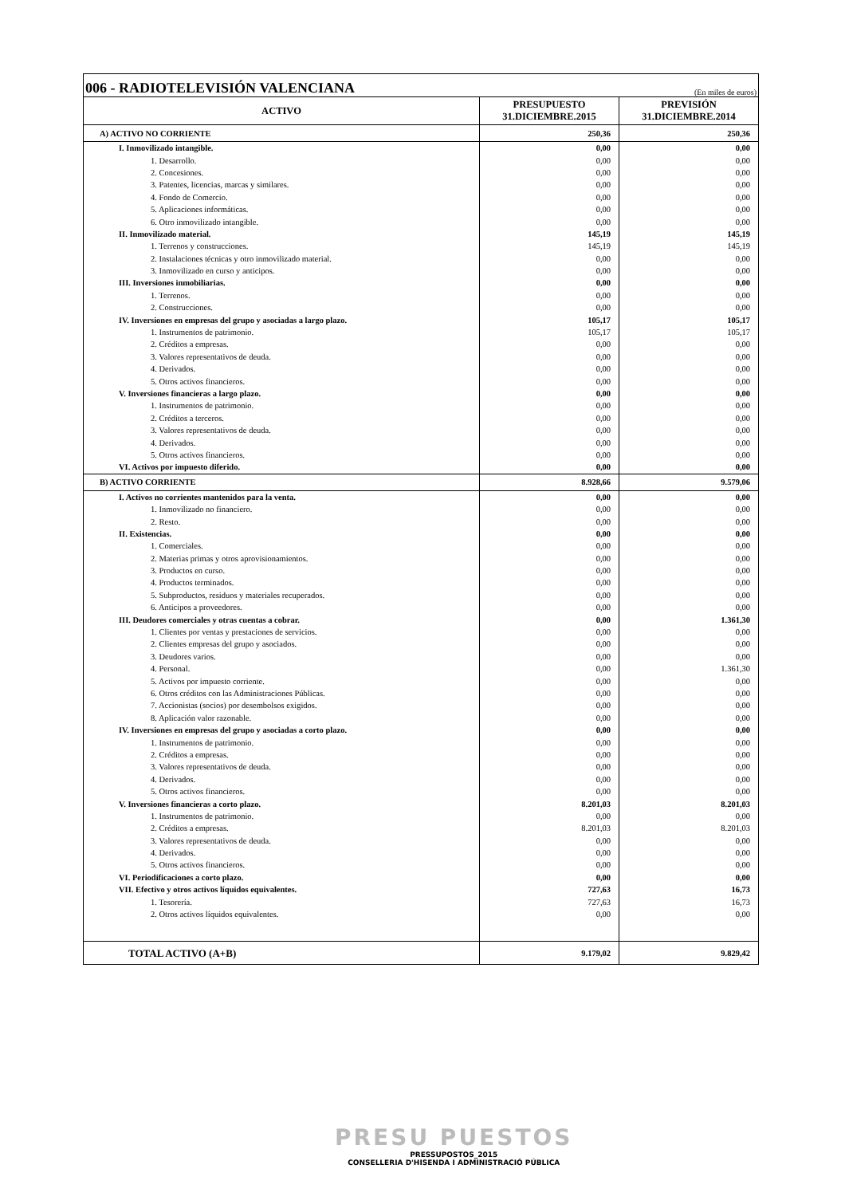006 - RADIOTELEVISIÓN VALENCIANA
(En miles de euros)
| ACTIVO | PRESUPUESTO 31.DICIEMBRE.2015 | PREVISIÓN 31.DICIEMBRE.2014 |
| --- | --- | --- |
| A) ACTIVO NO CORRIENTE | 250,36 | 250,36 |
| I. Inmovilizado intangible. | 0,00 | 0,00 |
| 1. Desarrollo. | 0,00 | 0,00 |
| 2. Concesiones. | 0,00 | 0,00 |
| 3. Patentes, licencias, marcas y similares. | 0,00 | 0,00 |
| 4. Fondo de Comercio. | 0,00 | 0,00 |
| 5. Aplicaciones informáticas. | 0,00 | 0,00 |
| 6. Otro inmovilizado intangible. | 0,00 | 0,00 |
| II. Inmovilizado material. | 145,19 | 145,19 |
| 1. Terrenos y construcciones. | 145,19 | 145,19 |
| 2. Instalaciones técnicas y otro inmovilizado material. | 0,00 | 0,00 |
| 3. Inmovilizado en curso y anticipos. | 0,00 | 0,00 |
| III. Inversiones inmobiliarias. | 0,00 | 0,00 |
| 1. Terrenos. | 0,00 | 0,00 |
| 2. Construcciones. | 0,00 | 0,00 |
| IV. Inversiones en empresas del grupo y asociadas a largo plazo. | 105,17 | 105,17 |
| 1. Instrumentos de patrimonio. | 105,17 | 105,17 |
| 2. Créditos a empresas. | 0,00 | 0,00 |
| 3. Valores representativos de deuda. | 0,00 | 0,00 |
| 4. Derivados. | 0,00 | 0,00 |
| 5. Otros activos financieros. | 0,00 | 0,00 |
| V. Inversiones financieras a largo plazo. | 0,00 | 0,00 |
| 1. Instrumentos de patrimonio. | 0,00 | 0,00 |
| 2. Créditos a terceros. | 0,00 | 0,00 |
| 3. Valores representativos de deuda. | 0,00 | 0,00 |
| 4. Derivados. | 0,00 | 0,00 |
| 5. Otros activos financieros. | 0,00 | 0,00 |
| VI. Activos por impuesto diferido. | 0,00 | 0,00 |
| B) ACTIVO CORRIENTE | 8.928,66 | 9.579,06 |
| I. Activos no corrientes mantenidos para la venta. | 0,00 | 0,00 |
| 1. Inmovilizado no financiero. | 0,00 | 0,00 |
| 2. Resto. | 0,00 | 0,00 |
| II. Existencias. | 0,00 | 0,00 |
| 1. Comerciales. | 0,00 | 0,00 |
| 2. Materias primas y otros aprovisionamientos. | 0,00 | 0,00 |
| 3. Productos en curso. | 0,00 | 0,00 |
| 4. Productos terminados. | 0,00 | 0,00 |
| 5. Subproductos, residuos y materiales recuperados. | 0,00 | 0,00 |
| 6. Anticipos a proveedores. | 0,00 | 0,00 |
| III. Deudores comerciales y otras cuentas a cobrar. | 0,00 | 1.361,30 |
| 1. Clientes por ventas y prestaciones de servicios. | 0,00 | 0,00 |
| 2. Clientes empresas del grupo y asociados. | 0,00 | 0,00 |
| 3. Deudores varios. | 0,00 | 0,00 |
| 4. Personal. | 0,00 | 1.361,30 |
| 5. Activos por impuesto corriente. | 0,00 | 0,00 |
| 6. Otros créditos con las Administraciones Públicas. | 0,00 | 0,00 |
| 7. Accionistas (socios) por desembolsos exigidos. | 0,00 | 0,00 |
| 8. Aplicación valor razonable. | 0,00 | 0,00 |
| IV. Inversiones en empresas del grupo y asociadas a corto plazo. | 0,00 | 0,00 |
| 1. Instrumentos de patrimonio. | 0,00 | 0,00 |
| 2. Créditos a empresas. | 0,00 | 0,00 |
| 3. Valores representativos de deuda. | 0,00 | 0,00 |
| 4. Derivados. | 0,00 | 0,00 |
| 5. Otros activos financieros. | 0,00 | 0,00 |
| V. Inversiones financieras a corto plazo. | 8.201,03 | 8.201,03 |
| 1. Instrumentos de patrimonio. | 0,00 | 0,00 |
| 2. Créditos a empresas. | 8.201,03 | 8.201,03 |
| 3. Valores representativos de deuda. | 0,00 | 0,00 |
| 4. Derivados. | 0,00 | 0,00 |
| 5. Otros activos financieros. | 0,00 | 0,00 |
| VI. Periodificaciones a corto plazo. | 0,00 | 0,00 |
| VII. Efectivo y otros activos líquidos equivalentes. | 727,63 | 16,73 |
| 1. Tesorería. | 727,63 | 16,73 |
| 2. Otros activos líquidos equivalentes. | 0,00 | 0,00 |
| TOTAL ACTIVO (A+B) | 9.179,02 | 9.829,42 |
PRESU PUESTOS
PRESSUPOSTOS_2015
CONSELLERIA D'HISENDA I ADMINISTRACIÓ PÚBLICA